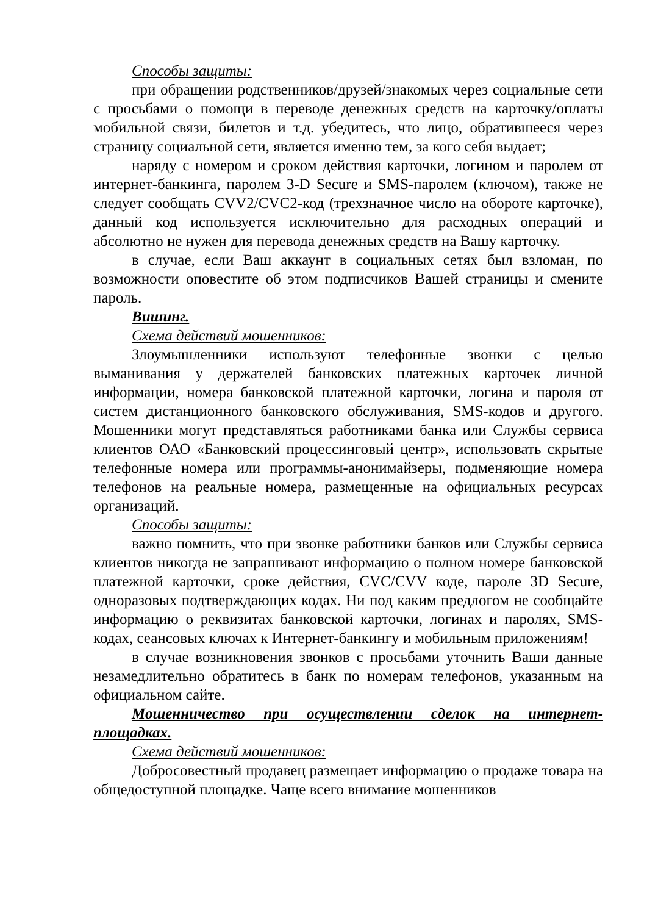Способы защиты:
при обращении родственников/друзей/знакомых через социальные сети с просьбами о помощи в переводе денежных средств на карточку/оплаты мобильной связи, билетов и т.д. убедитесь, что лицо, обратившееся через страницу социальной сети, является именно тем, за кого себя выдает;
наряду с номером и сроком действия карточки, логином и паролем от интернет-банкинга, паролем 3-D Secure и SMS-паролем (ключом), также не следует сообщать CVV2/CVC2-код (трехзначное число на обороте карточке), данный код используется исключительно для расходных операций и абсолютно не нужен для перевода денежных средств на Вашу карточку.
в случае, если Ваш аккаунт в социальных сетях был взломан, по возможности оповестите об этом подписчиков Вашей страницы и смените пароль.
Вишинг.
Схема действий мошенников:
Злоумышленники используют телефонные звонки с целью выманивания у держателей банковских платежных карточек личной информации, номера банковской платежной карточки, логина и пароля от систем дистанционного банковского обслуживания, SMS-кодов и другого. Мошенники могут представляться работниками банка или Службы сервиса клиентов ОАО «Банковский процессинговый центр», использовать скрытые телефонные номера или программы-анонимайзеры, подменяющие номера телефонов на реальные номера, размещенные на официальных ресурсах организаций.
Способы защиты:
важно помнить, что при звонке работники банков или Службы сервиса клиентов никогда не запрашивают информацию о полном номере банковской платежной карточки, сроке действия, CVC/CVV коде, пароле 3D Secure, одноразовых подтверждающих кодах. Ни под каким предлогом не сообщайте информацию о реквизитах банковской карточки, логинах и паролях, SMS-кодах, сеансовых ключах к Интернет-банкингу и мобильным приложениям!
в случае возникновения звонков с просьбами уточнить Ваши данные незамедлительно обратитесь в банк по номерам телефонов, указанным на официальном сайте.
Мошенничество при осуществлении сделок на интернет-площадках.
Схема действий мошенников:
Добросовестный продавец размещает информацию о продаже товара на общедоступной площадке. Чаще всего внимание мошенников